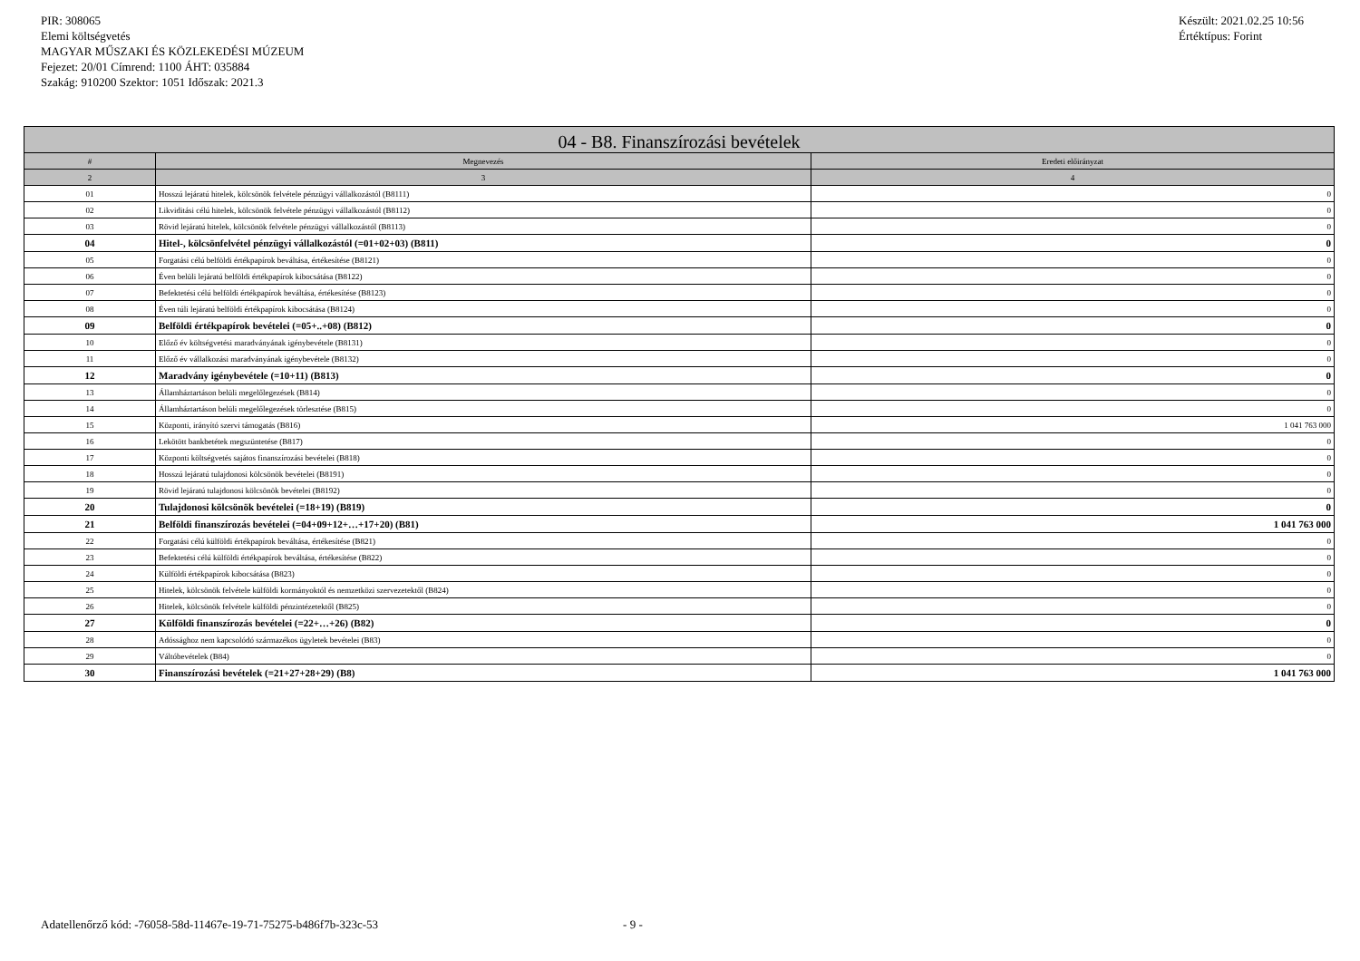PIR: 308065
Elemi költségvetés
MAGYAR MŰSZAKI ÉS KÖZLEKEDÉSI MÚZEUM
Fejezet: 20/01 Címrend: 1100 ÁHT: 035884
Szakág: 910200 Szektor: 1051 Időszak: 2021.3
Készült: 2021.02.25 10:56
Értéktípus: Forint
| 04 - B8. Finanszírozási bevételek | | |
| --- | --- | --- |
| # | Megnevezés | Eredeti előirányzat |
| 2 | 3 | 4 |
| 01 | Hosszú lejáratú hitelek, kölcsönök felvétele pénzügyi vállalkozástól (B8111) | 0 |
| 02 | Likviditási célú hitelek, kölcsönök felvétele pénzügyi vállalkozástól (B8112) | 0 |
| 03 | Rövid lejáratú hitelek, kölcsönök felvétele pénzügyi vállalkozástól (B8113) | 0 |
| 04 | Hitel-, kölcsönfelvétel pénzügyi vállalkozástól (=01+02+03) (B811) | 0 |
| 05 | Forgatási célú belföldi értékpapírok beváltása, értékesítése (B8121) | 0 |
| 06 | Éven belüli lejáratú belföldi értékpapírok kibocsátása (B8122) | 0 |
| 07 | Befektetési célú belföldi értékpapírok beváltása, értékesítése (B8123) | 0 |
| 08 | Éven túli lejáratú belföldi értékpapírok kibocsátása (B8124) | 0 |
| 09 | Belföldi értékpapírok bevételei (=05+..+08) (B812) | 0 |
| 10 | Előző év költségvetési maradványának igénybevétele (B8131) | 0 |
| 11 | Előző év vállalkozási maradványának igénybevétele (B8132) | 0 |
| 12 | Maradvány igénybevétele (=10+11) (B813) | 0 |
| 13 | Államháztartáson belüli megelőlegezések (B814) | 0 |
| 14 | Államháztartáson belüli megelőlegezések törlesztése (B815) | 0 |
| 15 | Központi, irányító szervi támogatás (B816) | 1 041 763 000 |
| 16 | Lekötött bankbetétek megszüntetése (B817) | 0 |
| 17 | Központi költségvetés sajátos finanszírozási bevételei (B818) | 0 |
| 18 | Hosszú lejáratú tulajdonosi kölcsönök bevételei (B8191) | 0 |
| 19 | Rövid lejáratú tulajdonosi kölcsönök bevételei (B8192) | 0 |
| 20 | Tulajdonosi kölcsönök bevételei (=18+19) (B819) | 0 |
| 21 | Belföldi finanszírozás bevételei (=04+09+12+…+17+20) (B81) | 1 041 763 000 |
| 22 | Forgatási célú külföldi értékpapírok beváltása, értékesítése (B821) | 0 |
| 23 | Befektetési célú külföldi értékpapírok beváltása, értékesítése (B822) | 0 |
| 24 | Külföldi értékpapírok kibocsátása (B823) | 0 |
| 25 | Hitelek, kölcsönök felvétele külföldi kormányoktól és nemzetközi szervezetektől (B824) | 0 |
| 26 | Hitelek, kölcsönök felvétele külföldi pénzintézetektől (B825) | 0 |
| 27 | Külföldi finanszírozás bevételei (=22+…+26) (B82) | 0 |
| 28 | Adóssághoz nem kapcsolódó származékos ügyletek bevételei (B83) | 0 |
| 29 | Váltóbevételek (B84) | 0 |
| 30 | Finanszírozási bevételek (=21+27+28+29) (B8) | 1 041 763 000 |
Adatellenőrző kód: -76058-58d-11467e-19-71-75275-b486f7b-323c-53 - 9 -